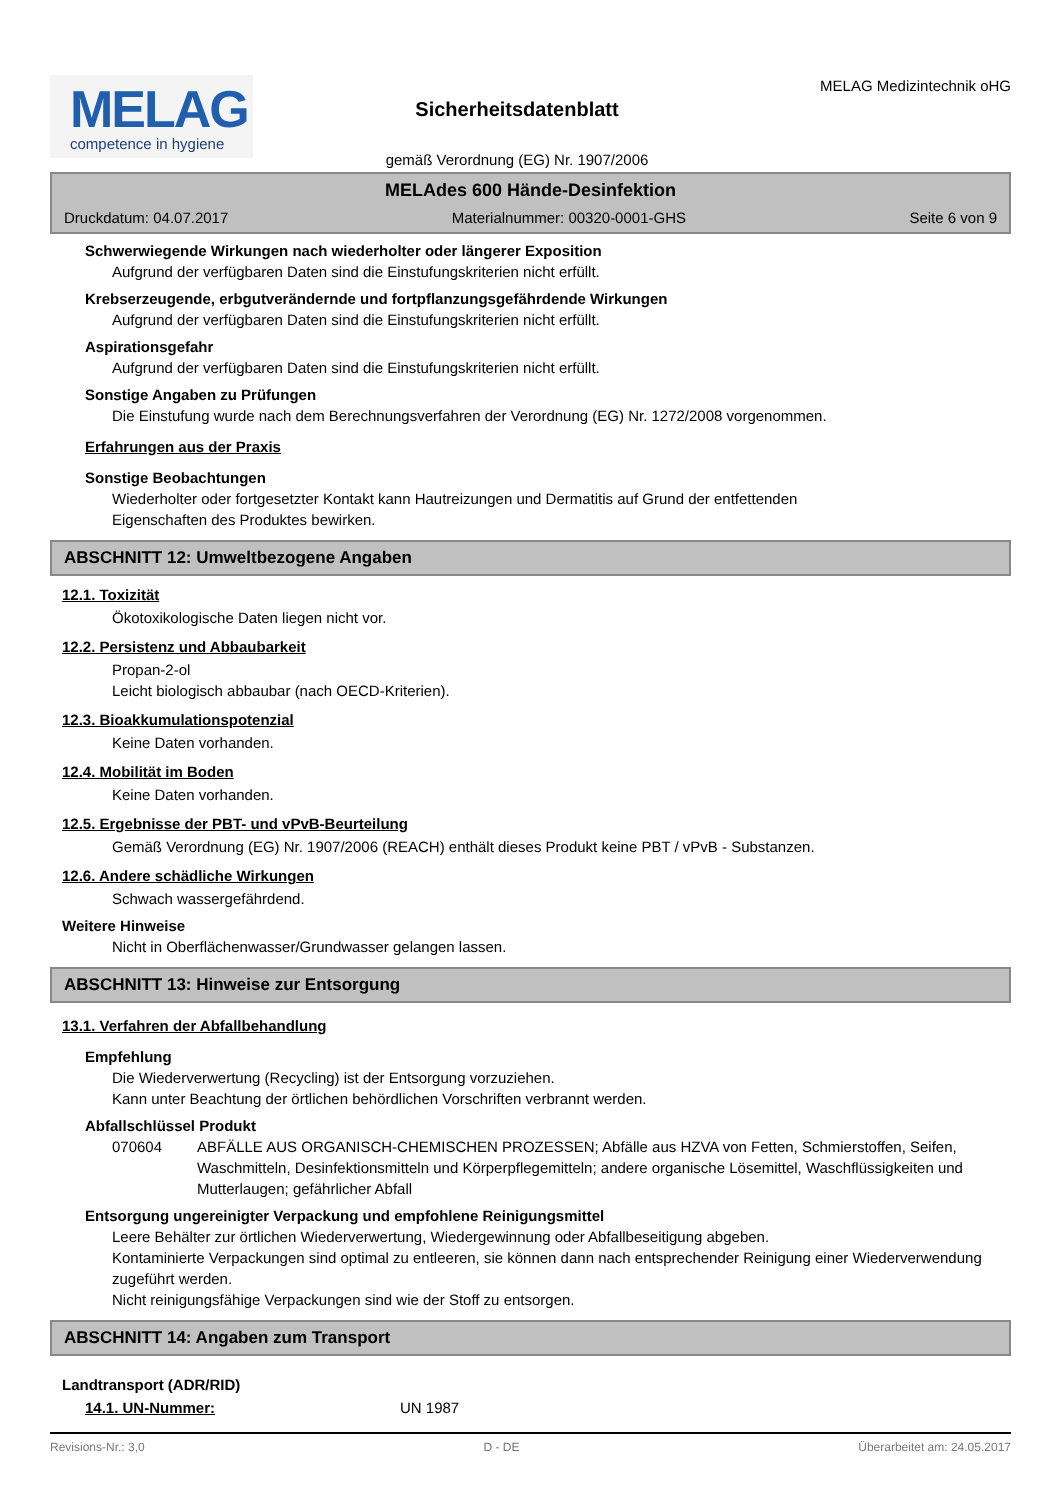MELAG
competence in hygiene
Sicherheitsdatenblatt
gemäß Verordnung (EG) Nr. 1907/2006
MELAG Medizintechnik oHG
MELAdes 600 Hände-Desinfektion
Druckdatum: 04.07.2017 Materialnummer: 00320-0001-GHS Seite 6 von 9
Schwerwiegende Wirkungen nach wiederholter oder längerer Exposition
Aufgrund der verfügbaren Daten sind die Einstufungskriterien nicht erfüllt.
Krebserzeugende, erbgutverändernde und fortpflanzungsgefährdende Wirkungen
Aufgrund der verfügbaren Daten sind die Einstufungskriterien nicht erfüllt.
Aspirationsgefahr
Aufgrund der verfügbaren Daten sind die Einstufungskriterien nicht erfüllt.
Sonstige Angaben zu Prüfungen
Die Einstufung wurde nach dem Berechnungsverfahren der Verordnung (EG) Nr. 1272/2008 vorgenommen.
Erfahrungen aus der Praxis
Sonstige Beobachtungen
Wiederholter oder fortgesetzter Kontakt kann Hautreizungen und Dermatitis auf Grund der entfettenden
Eigenschaften des Produktes bewirken.
ABSCHNITT 12: Umweltbezogene Angaben
12.1. Toxizität
Ökotoxikologische Daten liegen nicht vor.
12.2. Persistenz und Abbaubarkeit
Propan-2-ol
Leicht biologisch abbaubar (nach OECD-Kriterien).
12.3. Bioakkumulationspotenzial
Keine Daten vorhanden.
12.4. Mobilität im Boden
Keine Daten vorhanden.
12.5. Ergebnisse der PBT- und vPvB-Beurteilung
Gemäß Verordnung (EG) Nr. 1907/2006 (REACH) enthält dieses Produkt keine PBT / vPvB - Substanzen.
12.6. Andere schädliche Wirkungen
Schwach wassergefährdend.
Weitere Hinweise
Nicht in Oberflächenwasser/Grundwasser gelangen lassen.
ABSCHNITT 13: Hinweise zur Entsorgung
13.1. Verfahren der Abfallbehandlung
Empfehlung
Die Wiederverwertung (Recycling) ist der Entsorgung vorzuziehen.
Kann unter Beachtung der örtlichen behördlichen Vorschriften verbrannt werden.
Abfallschlüssel Produkt
070604 ABFÄLLE AUS ORGANISCH-CHEMISCHEN PROZESSEN; Abfälle aus HZVA von Fetten, Schmierstoffen, Seifen, Waschmitteln, Desinfektionsmitteln und Körperpflegemitteln; andere organische Lösemittel, Waschflüssigkeiten und Mutterlaugen; gefährlicher Abfall
Entsorgung ungereinigter Verpackung und empfohlene Reinigungsmittel
Leere Behälter zur örtlichen Wiederverwertung, Wiedergewinnung oder Abfallbeseitigung abgeben.
Kontaminierte Verpackungen sind optimal zu entleeren, sie können dann nach entsprechender Reinigung einer Wiederverwendung zugeführt werden.
Nicht reinigungsfähige Verpackungen sind wie der Stoff zu entsorgen.
ABSCHNITT 14: Angaben zum Transport
Landtransport (ADR/RID)
14.1. UN-Nummer: UN 1987
Revisions-Nr.: 3,0 D - DE Überarbeitet am: 24.05.2017